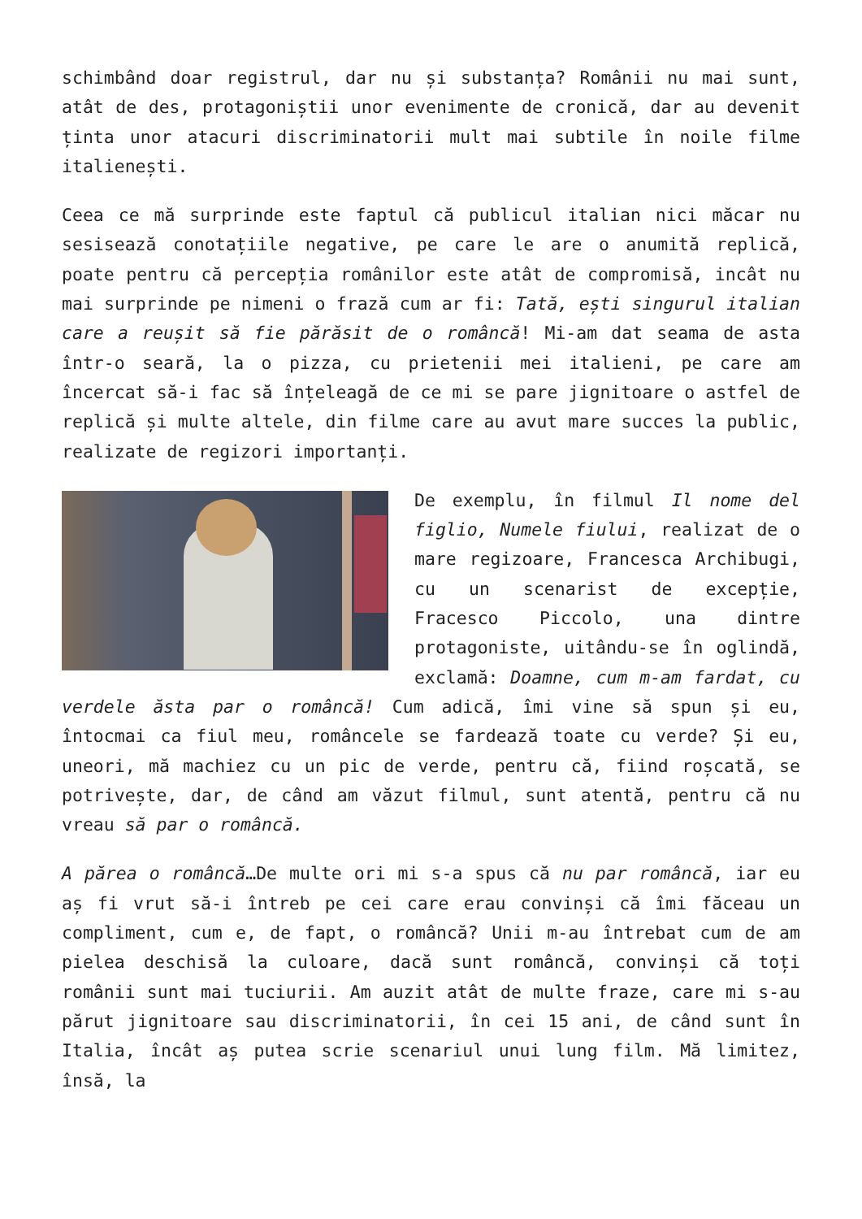schimbând doar registrul, dar nu și substanța? Românii nu mai sunt, atât de des, protagoniștii unor evenimente de cronică, dar au devenit ținta unor atacuri discriminatorii mult mai subtile în noile filme italienești.
Ceea ce mă surprinde este faptul că publicul italian nici măcar nu sesisează conotațiile negative, pe care le are o anumită replică, poate pentru că percepția românilor este atât de compromisă, incât nu mai surprinde pe nimeni o frază cum ar fi: Tată, ești singurul italian care a reușit să fie părăsit de o româncă! Mi-am dat seama de asta într-o seară, la o pizza, cu prietenii mei italieni, pe care am încercat să-i fac să înțeleagă de ce mi se pare jignitoare o astfel de replică și multe altele, din filme care au avut mare succes la public, realizate de regizori importanți.
De exemplu, în filmul Il nome del figlio, Numele fiului, realizat de o mare regizoare, Francesca Archibugi, cu un scenarist de excepție, Fracesco Piccolo, una dintre protagoniste, uitându-se în oglindă, exclamă: Doamne, cum m-am fardat, cu verdele ăsta par o româncă! Cum adică, îmi vine să spun și eu, întocmai ca fiul meu, româncele se fardează toate cu verde? Și eu, uneori, mă machiez cu un pic de verde, pentru că, fiind roșcată, se potrivește, dar, de când am văzut filmul, sunt atentă, pentru că nu vreau să par o româncă.
A părea o româncă…De multe ori mi s-a spus că nu par româncă, iar eu aș fi vrut să-i întreb pe cei care erau convinși că îmi făceau un compliment, cum e, de fapt, o româncă? Unii m-au întrebat cum de am pielea deschisă la culoare, dacă sunt româncă, convinși că toți românii sunt mai tuciurii. Am auzit atât de multe fraze, care mi s-au părut jignitoare sau discriminatorii, în cei 15 ani, de când sunt în Italia, încât aș putea scrie scenariul unui lung film. Mă limitez, însă, la